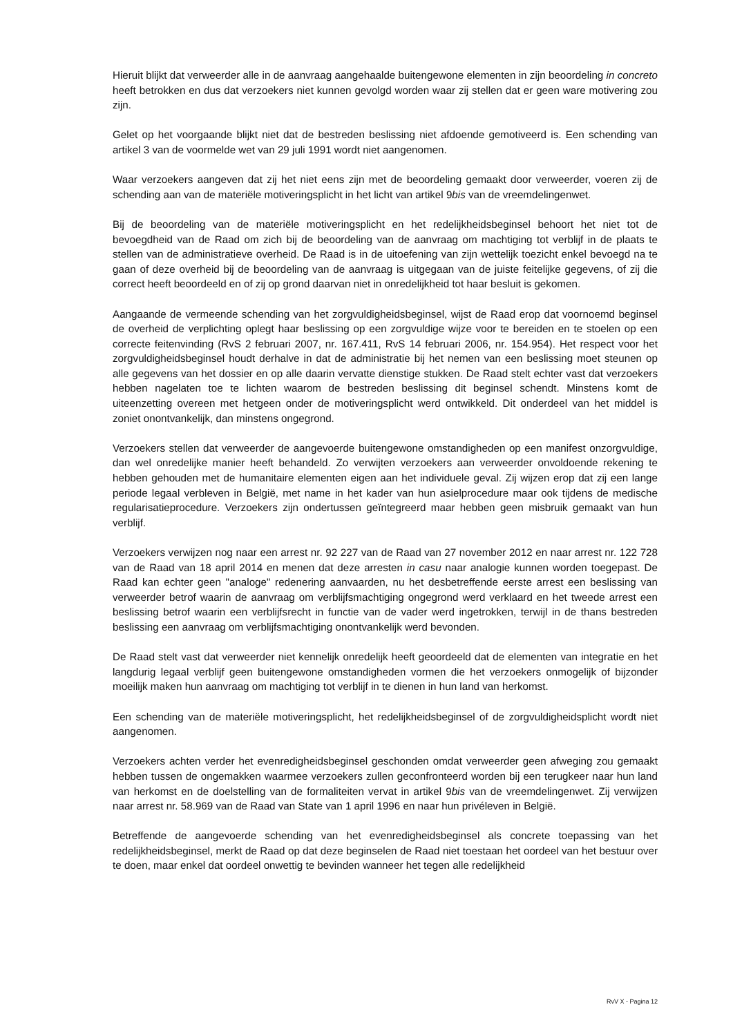Hieruit blijkt dat verweerder alle in de aanvraag aangehaalde buitengewone elementen in zijn beoordeling in concreto heeft betrokken en dus dat verzoekers niet kunnen gevolgd worden waar zij stellen dat er geen ware motivering zou zijn.
Gelet op het voorgaande blijkt niet dat de bestreden beslissing niet afdoende gemotiveerd is. Een schending van artikel 3 van de voormelde wet van 29 juli 1991 wordt niet aangenomen.
Waar verzoekers aangeven dat zij het niet eens zijn met de beoordeling gemaakt door verweerder, voeren zij de schending aan van de materiële motiveringsplicht in het licht van artikel 9bis van de vreemdelingenwet.
Bij de beoordeling van de materiële motiveringsplicht en het redelijkheidsbeginsel behoort het niet tot de bevoegdheid van de Raad om zich bij de beoordeling van de aanvraag om machtiging tot verblijf in de plaats te stellen van de administratieve overheid. De Raad is in de uitoefening van zijn wettelijk toezicht enkel bevoegd na te gaan of deze overheid bij de beoordeling van de aanvraag is uitgegaan van de juiste feitelijke gegevens, of zij die correct heeft beoordeeld en of zij op grond daarvan niet in onredelijkheid tot haar besluit is gekomen.
Aangaande de vermeende schending van het zorgvuldigheidsbeginsel, wijst de Raad erop dat voornoemd beginsel de overheid de verplichting oplegt haar beslissing op een zorgvuldige wijze voor te bereiden en te stoelen op een correcte feitenvinding (RvS 2 februari 2007, nr. 167.411, RvS 14 februari 2006, nr. 154.954). Het respect voor het zorgvuldigheidsbeginsel houdt derhalve in dat de administratie bij het nemen van een beslissing moet steunen op alle gegevens van het dossier en op alle daarin vervatte dienstige stukken. De Raad stelt echter vast dat verzoekers hebben nagelaten toe te lichten waarom de bestreden beslissing dit beginsel schendt. Minstens komt de uiteenzetting overeen met hetgeen onder de motiveringsplicht werd ontwikkeld. Dit onderdeel van het middel is zoniet onontvankelijk, dan minstens ongegrond.
Verzoekers stellen dat verweerder de aangevoerde buitengewone omstandigheden op een manifest onzorgvuldige, dan wel onredelijke manier heeft behandeld. Zo verwijten verzoekers aan verweerder onvoldoende rekening te hebben gehouden met de humanitaire elementen eigen aan het individuele geval. Zij wijzen erop dat zij een lange periode legaal verbleven in België, met name in het kader van hun asielprocedure maar ook tijdens de medische regularisatieprocedure. Verzoekers zijn ondertussen geïntegreerd maar hebben geen misbruik gemaakt van hun verblijf.
Verzoekers verwijzen nog naar een arrest nr. 92 227 van de Raad van 27 november 2012 en naar arrest nr. 122 728 van de Raad van 18 april 2014 en menen dat deze arresten in casu naar analogie kunnen worden toegepast. De Raad kan echter geen "analoge" redenering aanvaarden, nu het desbetreffende eerste arrest een beslissing van verweerder betrof waarin de aanvraag om verblijfsmachtiging ongegrond werd verklaard en het tweede arrest een beslissing betrof waarin een verblijfsrecht in functie van de vader werd ingetrokken, terwijl in de thans bestreden beslissing een aanvraag om verblijfsmachtiging onontvankelijk werd bevonden.
De Raad stelt vast dat verweerder niet kennelijk onredelijk heeft geoordeeld dat de elementen van integratie en het langdurig legaal verblijf geen buitengewone omstandigheden vormen die het verzoekers onmogelijk of bijzonder moeilijk maken hun aanvraag om machtiging tot verblijf in te dienen in hun land van herkomst.
Een schending van de materiële motiveringsplicht, het redelijkheidsbeginsel of de zorgvuldigheidsplicht wordt niet aangenomen.
Verzoekers achten verder het evenredigheidsbeginsel geschonden omdat verweerder geen afweging zou gemaakt hebben tussen de ongemakken waarmee verzoekers zullen geconfronteerd worden bij een terugkeer naar hun land van herkomst en de doelstelling van de formaliteiten vervat in artikel 9bis van de vreemdelingenwet. Zij verwijzen naar arrest nr. 58.969 van de Raad van State van 1 april 1996 en naar hun privéleven in België.
Betreffende de aangevoerde schending van het evenredigheidsbeginsel als concrete toepassing van het redelijkheidsbeginsel, merkt de Raad op dat deze beginselen de Raad niet toestaan het oordeel van het bestuur over te doen, maar enkel dat oordeel onwettig te bevinden wanneer het tegen alle redelijkheid
RvV X - Pagina 12